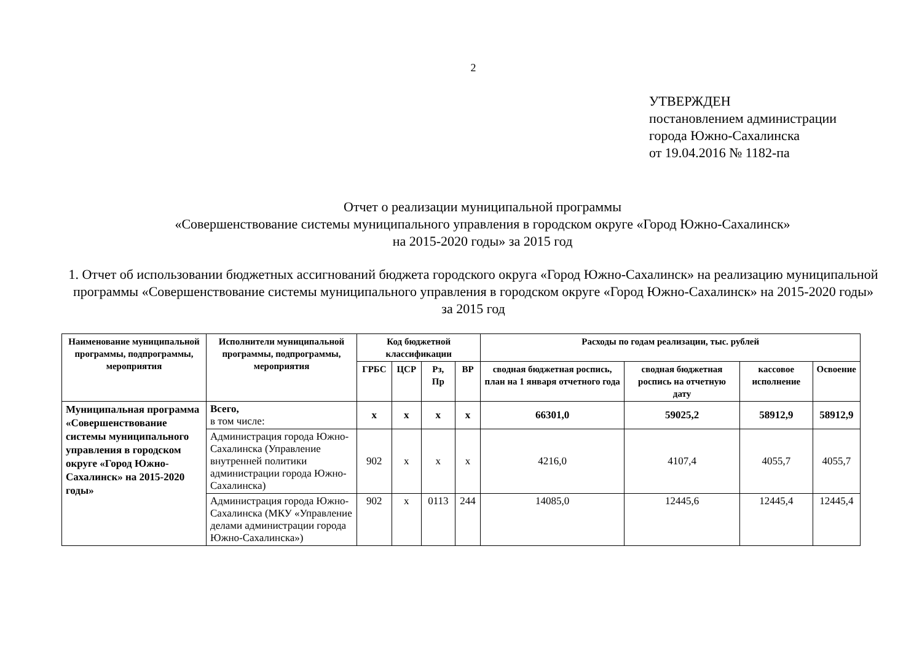2
УТВЕРЖДЕН
постановлением администрации
города Южно-Сахалинска
от 19.04.2016 № 1182-па
Отчет о реализации муниципальной программы
«Совершенствование системы муниципального управления в городском округе «Город Южно-Сахалинск»
на 2015-2020 годы» за 2015 год
1. Отчет об использовании бюджетных ассигнований бюджета городского округа «Город Южно-Сахалинск» на реализацию муниципальной программы «Совершенствование системы муниципального управления в городском округе «Город Южно-Сахалинск» на 2015-2020 годы» за 2015 год
| Наименование муниципальной программы, подпрограммы, мероприятия | Исполнители муниципальной программы, подпрограммы, мероприятия | Код бюджетной классификации | | | | Расходы по годам реализации, тыс. рублей | | | |
| --- | --- | --- | --- | --- | --- | --- | --- | --- | --- |
| | | ГРБС | ЦСР | Рз, Пр | ВР | сводная бюджетная роспись, план на 1 января отчетного года | сводная бюджетная роспись на отчетную дату | кассовое исполнение | Освоение |
| Муниципальная программа «Совершенствование системы муниципального управления в городском округе «Город Южно-Сахалинск» на 2015-2020 годы» | Всего, в том числе: | х | х | х | х | 66301,0 | 59025,2 | 58912,9 | 58912,9 |
| | Администрация города Южно-Сахалинска (Управление внутренней политики администрации города Южно-Сахалинска) | 902 | х | х | х | 4216,0 | 4107,4 | 4055,7 | 4055,7 |
| | Администрация города Южно-Сахалинска (МКУ «Управление делами администрации города Южно-Сахалинска») | 902 | х | 0113 | 244 | 14085,0 | 12445,6 | 12445,4 | 12445,4 |